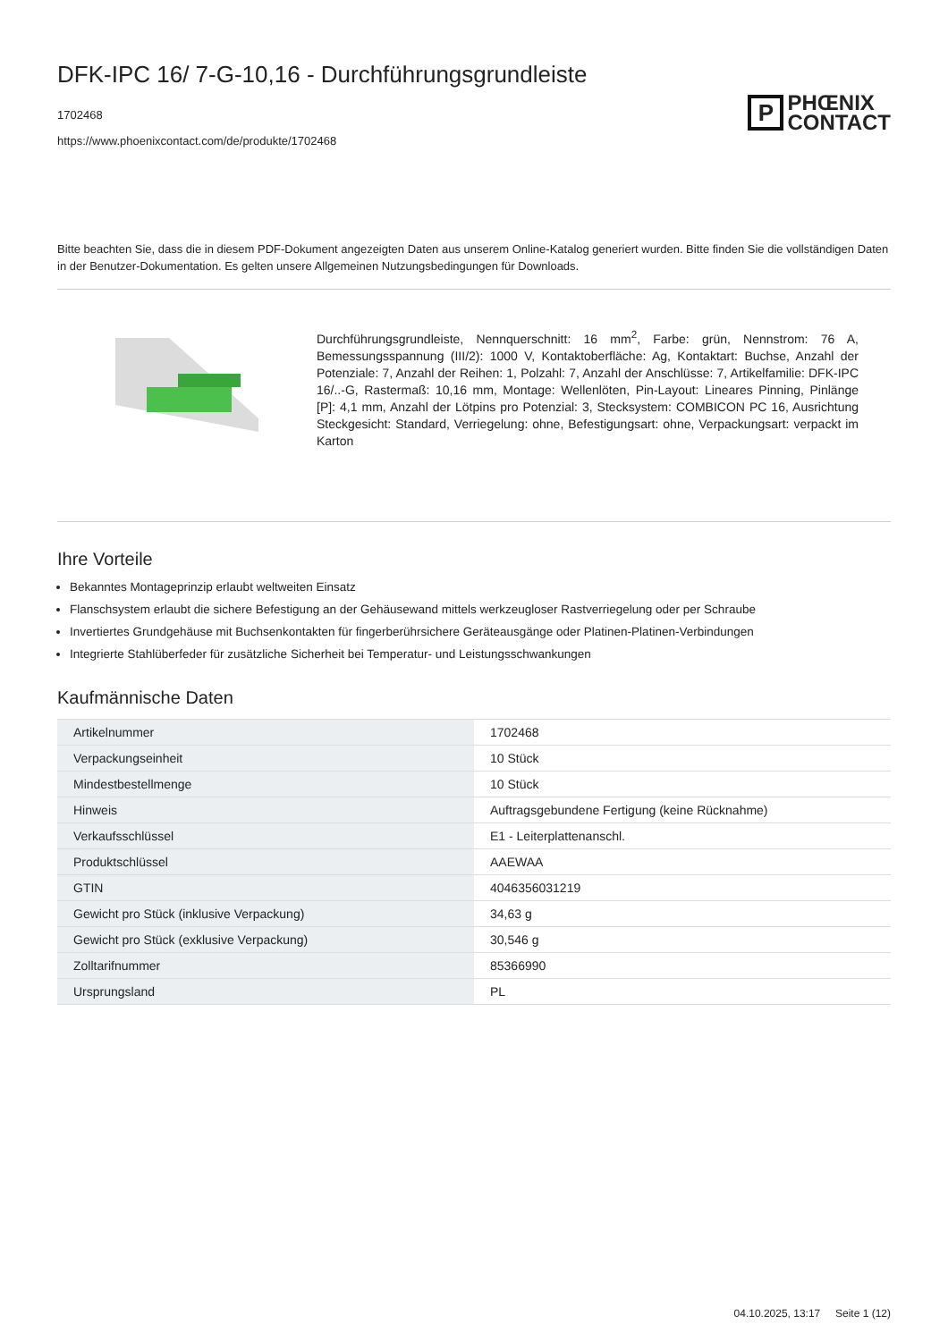DFK-IPC 16/ 7-G-10,16 - Durchführungsgrundleiste
1702468
https://www.phoenixcontact.com/de/produkte/1702468
P
PHŒNIX
CONTACT
Bitte beachten Sie, dass die in diesem PDF-Dokument angezeigten Daten aus unserem Online-Katalog generiert wurden. Bitte finden Sie die vollständigen Daten in der Benutzer-Dokumentation. Es gelten unsere Allgemeinen Nutzungsbedingungen für Downloads.
Durchführungsgrundleiste, Nennquerschnitt: 16 mm<sup>2</sup>, Farbe: grün, Nennstrom: 76 A, Bemessungsspannung (III/2): 1000 V, Kontaktoberfläche: Ag, Kontaktart: Buchse, Anzahl der Potenziale: 7, Anzahl der Reihen: 1, Polzahl: 7, Anzahl der Anschlüsse: 7, Artikelfamilie: DFK-IPC 16/..-G, Rastermaß: 10,16 mm, Montage: Wellenlöten, Pin-Layout: Lineares Pinning, Pinlänge [P]: 4,1 mm, Anzahl der Lötpins pro Potenzial: 3, Stecksystem: COMBICON PC 16, Ausrichtung Steckgesicht: Standard, Verriegelung: ohne, Befestigungsart: ohne, Verpackungsart: verpackt im Karton
Ihre Vorteile
Bekanntes Montageprinzip erlaubt weltweiten Einsatz
Flanschsystem erlaubt die sichere Befestigung an der Gehäusewand mittels werkzeugloser Rastverriegelung oder per Schraube
Invertiertes Grundgehäuse mit Buchsenkontakten für fingerberührsichere Geräteausgänge oder Platinen-Platinen-Verbindungen
Integrierte Stahlüberfeder für zusätzliche Sicherheit bei Temperatur- und Leistungsschwankungen
Kaufmännische Daten
| Artikelnummer | 1702468 |
| Verpackungseinheit | 10 Stück |
| Mindestbestellmenge | 10 Stück |
| Hinweis | Auftragsgebundene Fertigung (keine Rücknahme) |
| Verkaufsschlüssel | E1 - Leiterplattenanschl. |
| Produktschlüssel | AAEWAA |
| GTIN | 4046356031219 |
| Gewicht pro Stück (inklusive Verpackung) | 34,63 g |
| Gewicht pro Stück (exklusive Verpackung) | 30,546 g |
| Zolltarifnummer | 85366990 |
| Ursprungsland | PL |
04.10.2025, 13:17 Seite 1 (12)